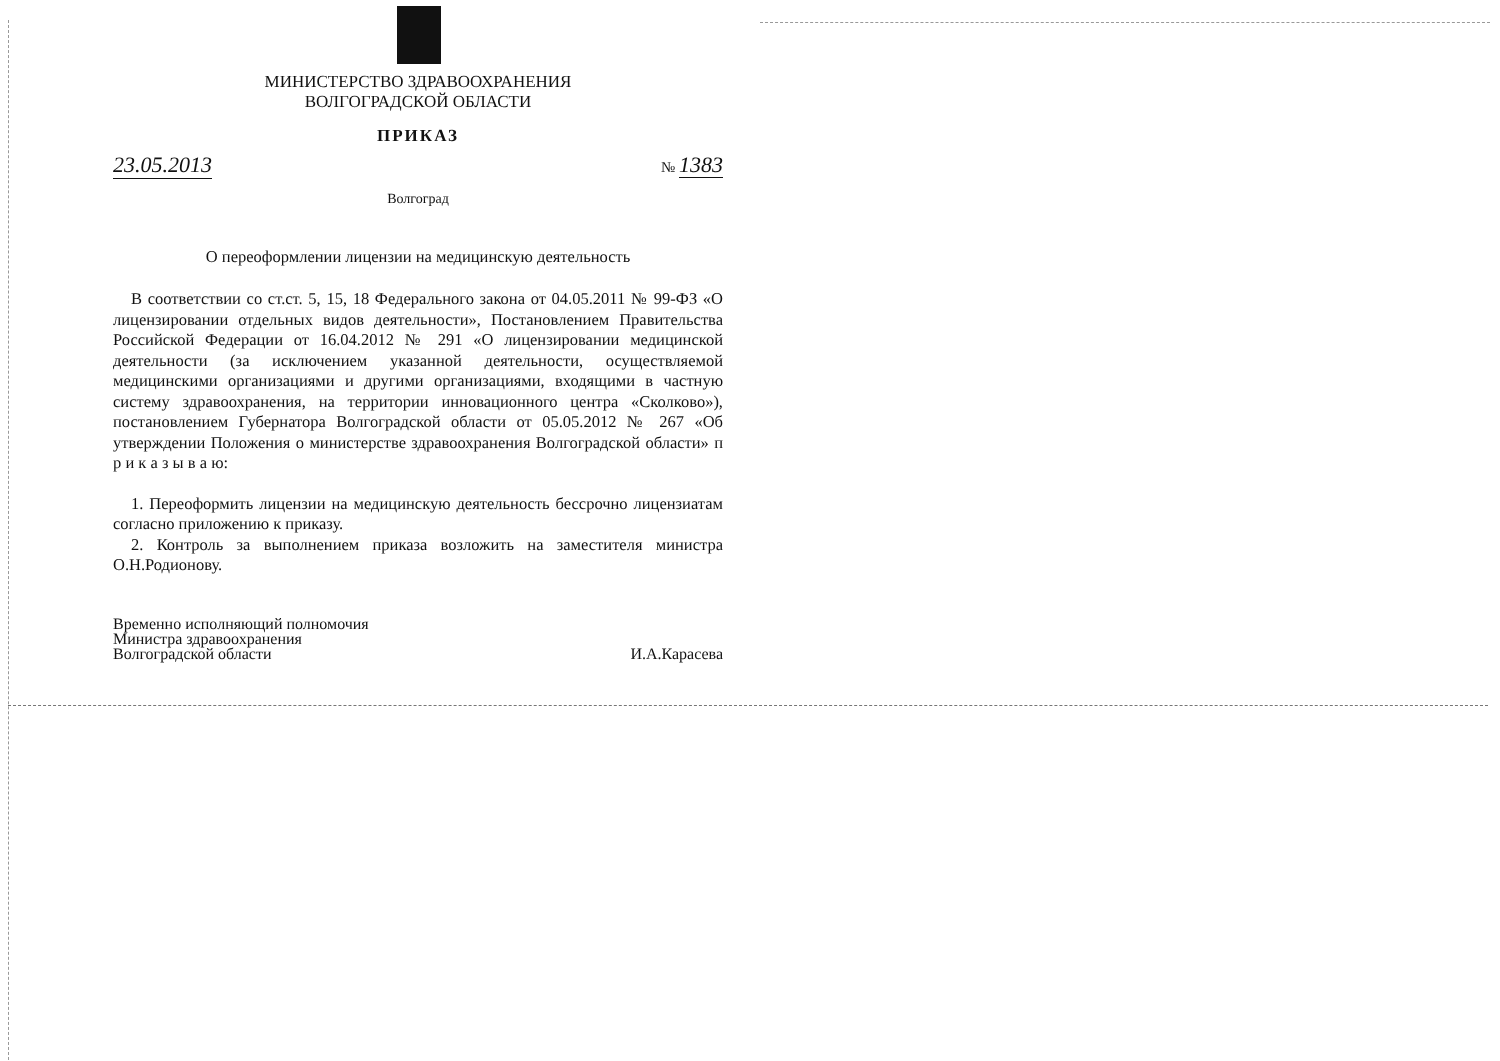МИНИСТЕРСТВО ЗДРАВООХРАНЕНИЯ
ВОЛГОГРАДСКОЙ ОБЛАСТИ
ПРИКАЗ
23.05.2013
№ 1383
Волгоград
О переоформлении лицензии на медицинскую деятельность
В соответствии со ст.ст. 5, 15, 18 Федерального закона от 04.05.2011 № 99-ФЗ «О лицензировании отдельных видов деятельности», Постановлением Правительства Российской Федерации от 16.04.2012 № 291 «О лицензировании медицинской деятельности (за исключением указанной деятельности, осуществляемой медицинскими организациями и другими организациями, входящими в частную систему здравоохранения, на территории инновационного центра «Сколково»), постановлением Губернатора Волгоградской области от 05.05.2012 № 267 «Об утверждении Положения о министерстве здравоохранения Волгоградской области» п р и к а з ы в а ю:
1. Переоформить лицензии на медицинскую деятельность бессрочно лицензиатам согласно приложению к приказу.
2. Контроль за выполнением приказа возложить на заместителя министра О.Н.Родионову.
Временно исполняющий полномочия
Министра здравоохранения
Волгоградской области
И.А.Карасева